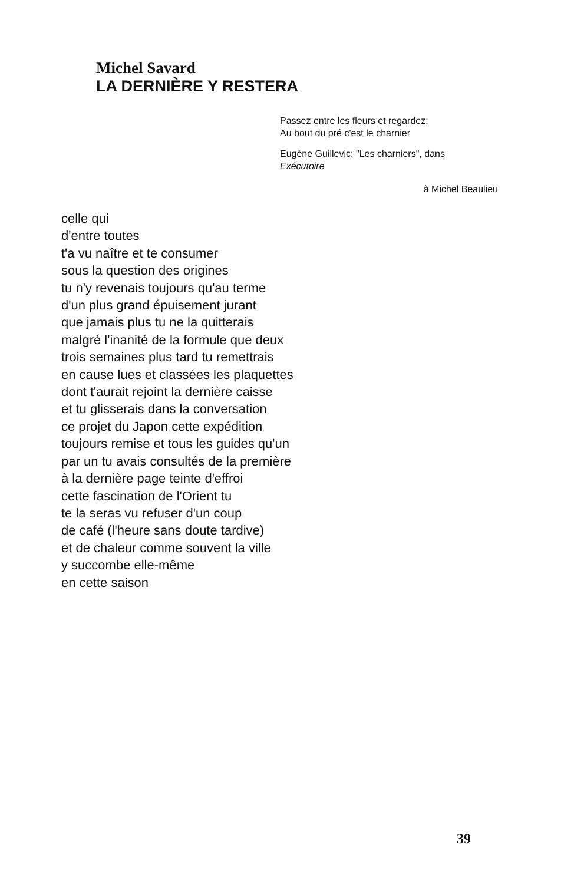Michel Savard
LA DERNIÈRE Y RESTERA
Passez entre les fleurs et regardez:
Au bout du pré c'est le charnier
Eugène Guillevic: "Les charniers", dans
Exécutoire
à Michel Beaulieu
celle qui
d'entre toutes
t'a vu naître et te consumer
sous la question des origines
tu n'y revenais toujours qu'au terme
d'un plus grand épuisement jurant
que jamais plus tu ne la quitterais
malgré l'inanité de la formule que deux
trois semaines plus tard tu remettrais
en cause lues et classées les plaquettes
dont t'aurait rejoint la dernière caisse
et tu glisserais dans la conversation
ce projet du Japon cette expédition
toujours remise et tous les guides qu'un
par un tu avais consultés de la première
à la dernière page teinte d'effroi
cette fascination de l'Orient tu
te la seras vu refuser d'un coup
de café (l'heure sans doute tardive)
et de chaleur comme souvent la ville
y succombe elle-même
en cette saison
39